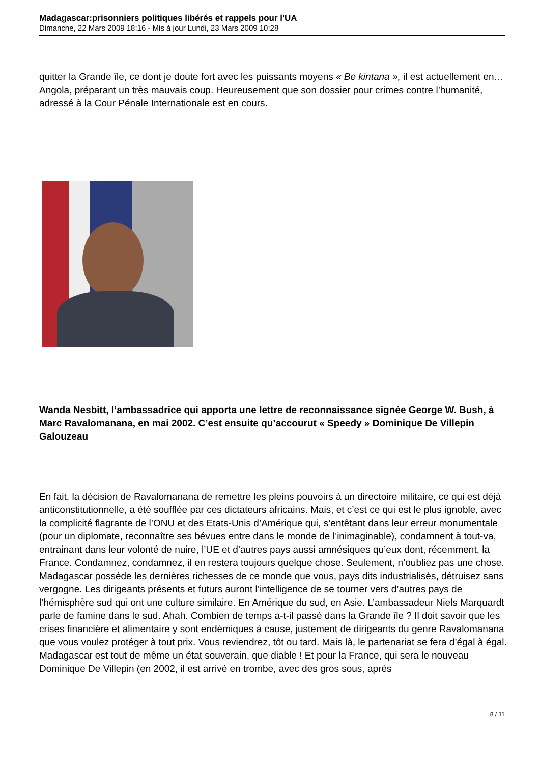Madagascar:prisonniers politiques libérés et rappels pour l'UA
Dimanche, 22 Mars 2009 18:16 - Mis à jour Lundi, 23 Mars 2009 10:28
quitter la Grande île, ce dont je doute fort avec les puissants moyens « Be kintana », il est actuellement en… Angola, préparant un très mauvais coup. Heureusement que son dossier pour crimes contre l’humanité, adressé à la Cour Pénale Internationale est en cours.
Wanda Nesbitt, l’ambassadrice qui apporta une lettre de reconnaissance signée George W. Bush, à Marc Ravalomanana, en mai 2002. C’est ensuite qu’accourut « Speedy » Dominique De Villepin Galouzeau
En fait, la décision de Ravalomanana de remettre les pleins pouvoirs à un directoire militaire, ce qui est déjà anticonstitutionnelle, a été soufflée par ces dictateurs africains. Mais, et c’est ce qui est le plus ignoble, avec la complicité flagrante de l’ONU et des Etats-Unis d’Amérique qui, s’entêtant dans leur erreur monumentale (pour un diplomate, reconnaître ses bévues entre dans le monde de l’inimaginable), condamnent à tout-va, entrainant dans leur volonté de nuire, l’UE et d’autres pays aussi amnésiques qu’eux dont, récemment, la France. Condamnez, condamnez, il en restera toujours quelque chose. Seulement, n’oubliez pas une chose. Madagascar possède les dernières richesses de ce monde que vous, pays dits industrialisés, détruisez sans vergogne. Les dirigeants présents et futurs auront l’intelligence de se tourner vers d’autres pays de l’hémisphère sud qui ont une culture similaire. En Amérique du sud, en Asie. L’ambassadeur Niels Marquardt parle de famine dans le sud. Ahah. Combien de temps a-t-il passé dans la Grande île ? Il doit savoir que les crises financière et alimentaire y sont endémiques à cause, justement de dirigeants du genre Ravalomanana que vous voulez protéger à tout prix. Vous reviendrez, tôt ou tard. Mais là, le partenariat se fera d’égal à égal. Madagascar est tout de même un état souverain, que diable ! Et pour la France, qui sera le nouveau Dominique De Villepin (en 2002, il est arrivé en trombe, avec des gros sous, après
8 / 11